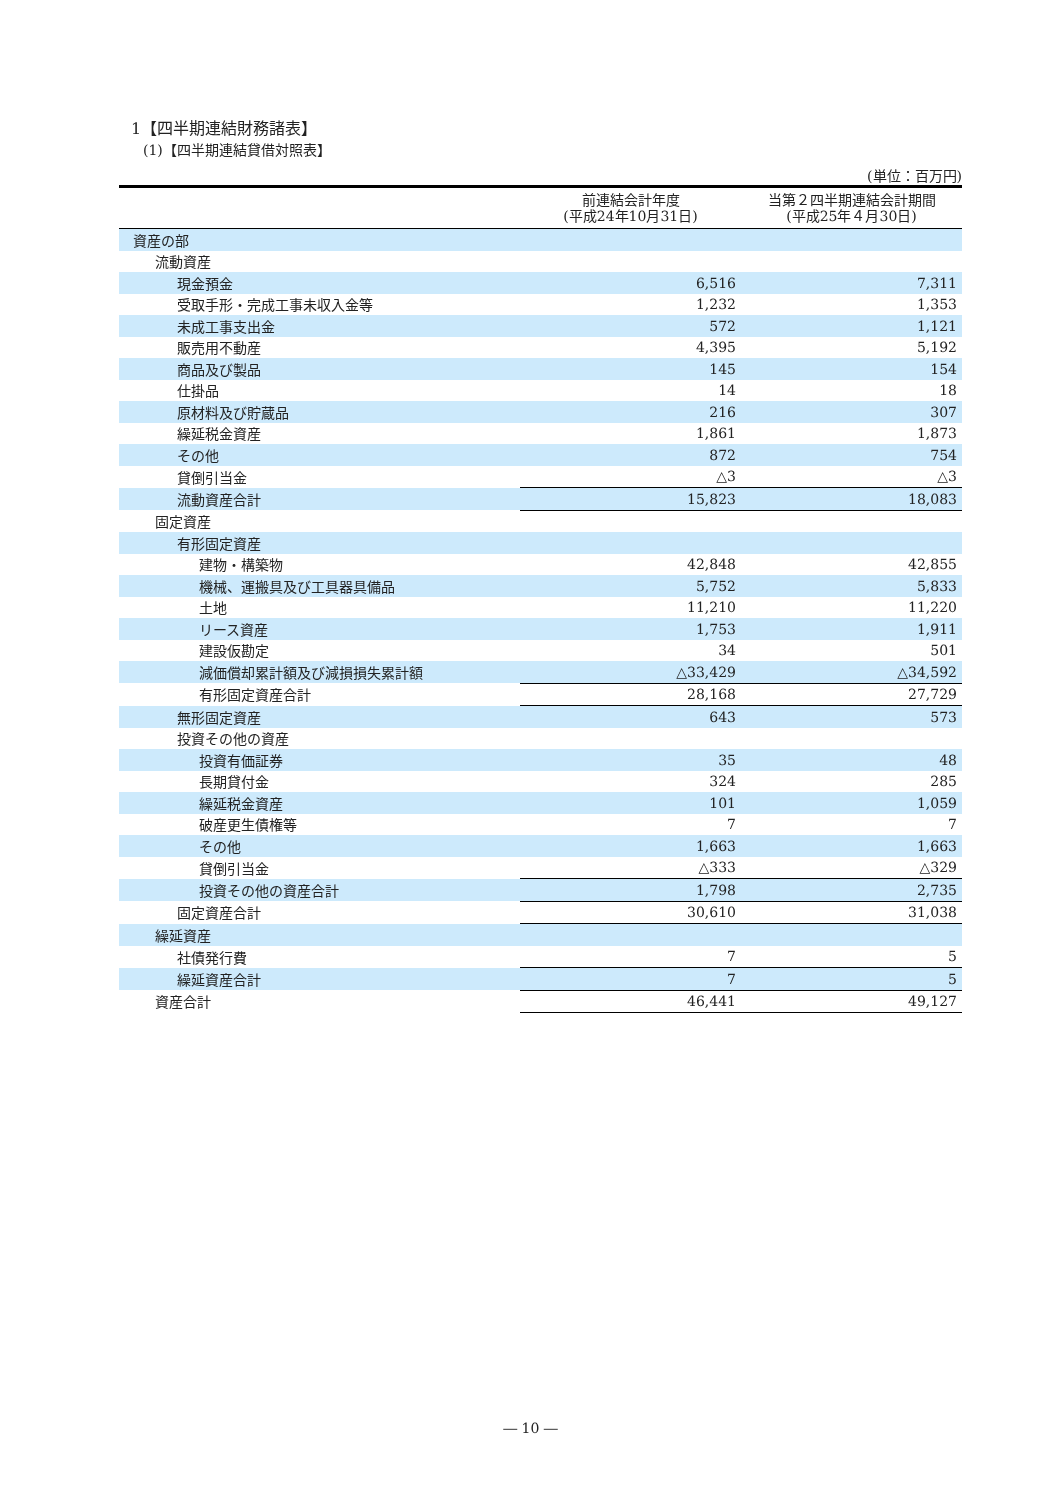1【四半期連結財務諸表】
(1)【四半期連結貸借対照表】
(単位：百万円)
| | 前連結会計年度 (平成24年10月31日) | 当第２四半期連結会計期間 (平成25年４月30日) |
| --- | --- | --- |
| 資産の部 | | |
| 流動資産 | | |
| 現金預金 | 6,516 | 7,311 |
| 受取手形・完成工事未収入金等 | 1,232 | 1,353 |
| 未成工事支出金 | 572 | 1,121 |
| 販売用不動産 | 4,395 | 5,192 |
| 商品及び製品 | 145 | 154 |
| 仕掛品 | 14 | 18 |
| 原材料及び貯蔵品 | 216 | 307 |
| 繰延税金資産 | 1,861 | 1,873 |
| その他 | 872 | 754 |
| 貸倒引当金 | △3 | △3 |
| 流動資産合計 | 15,823 | 18,083 |
| 固定資産 | | |
| 有形固定資産 | | |
| 建物・構築物 | 42,848 | 42,855 |
| 機械、運搬具及び工具器具備品 | 5,752 | 5,833 |
| 土地 | 11,210 | 11,220 |
| リース資産 | 1,753 | 1,911 |
| 建設仮勘定 | 34 | 501 |
| 減価償却累計額及び減損損失累計額 | △33,429 | △34,592 |
| 有形固定資産合計 | 28,168 | 27,729 |
| 無形固定資産 | 643 | 573 |
| 投資その他の資産 | | |
| 投資有価証券 | 35 | 48 |
| 長期貸付金 | 324 | 285 |
| 繰延税金資産 | 101 | 1,059 |
| 破産更生債権等 | 7 | 7 |
| その他 | 1,663 | 1,663 |
| 貸倒引当金 | △333 | △329 |
| 投資その他の資産合計 | 1,798 | 2,735 |
| 固定資産合計 | 30,610 | 31,038 |
| 繰延資産 | | |
| 社債発行費 | 7 | 5 |
| 繰延資産合計 | 7 | 5 |
| 資産合計 | 46,441 | 49,127 |
― 10 ―